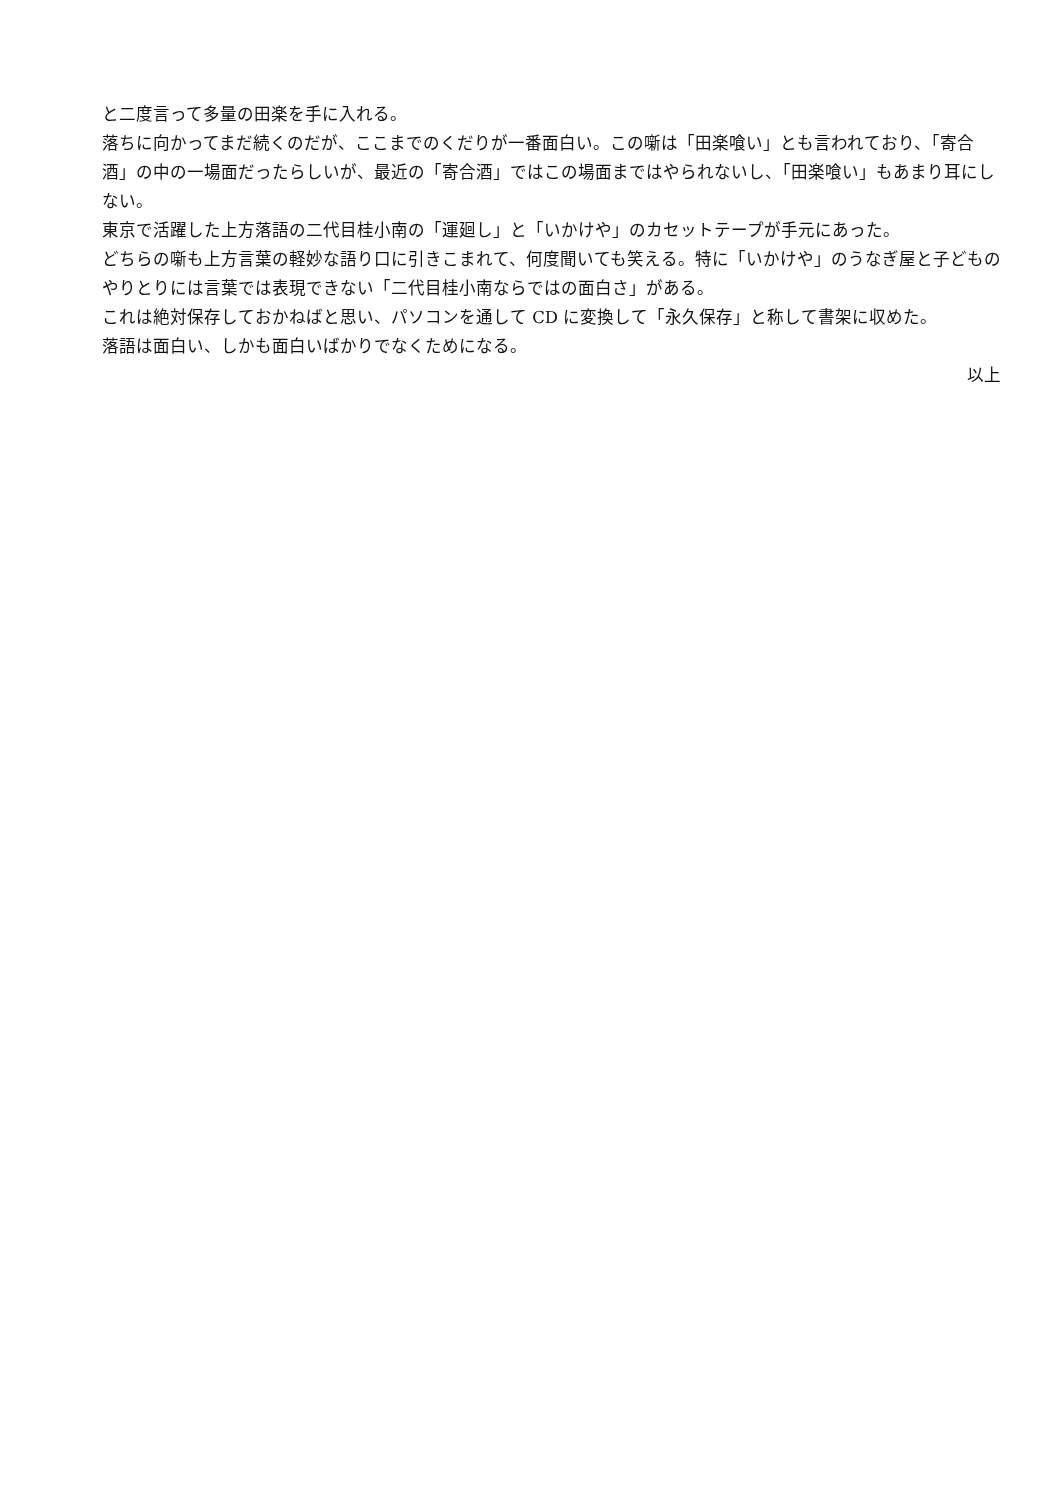と二度言って多量の田楽を手に入れる。
落ちに向かってまだ続くのだが、ここまでのくだりが一番面白い。この噺は「田楽喰い」とも言われており、「寄合酒」の中の一場面だったらしいが、最近の「寄合酒」ではこの場面まではやられないし、「田楽喰い」もあまり耳にしない。
東京で活躍した上方落語の二代目桂小南の「運廻し」と「いかけや」のカセットテープが手元にあった。
どちらの噺も上方言葉の軽妙な語り口に引きこまれて、何度聞いても笑える。特に「いかけや」のうなぎ屋と子どものやりとりには言葉では表現できない「二代目桂小南ならではの面白さ」がある。
これは絶対保存しておかねばと思い、パソコンを通して CD に変換して「永久保存」と称して書架に収めた。
落語は面白い、しかも面白いばかりでなくためになる。
以上